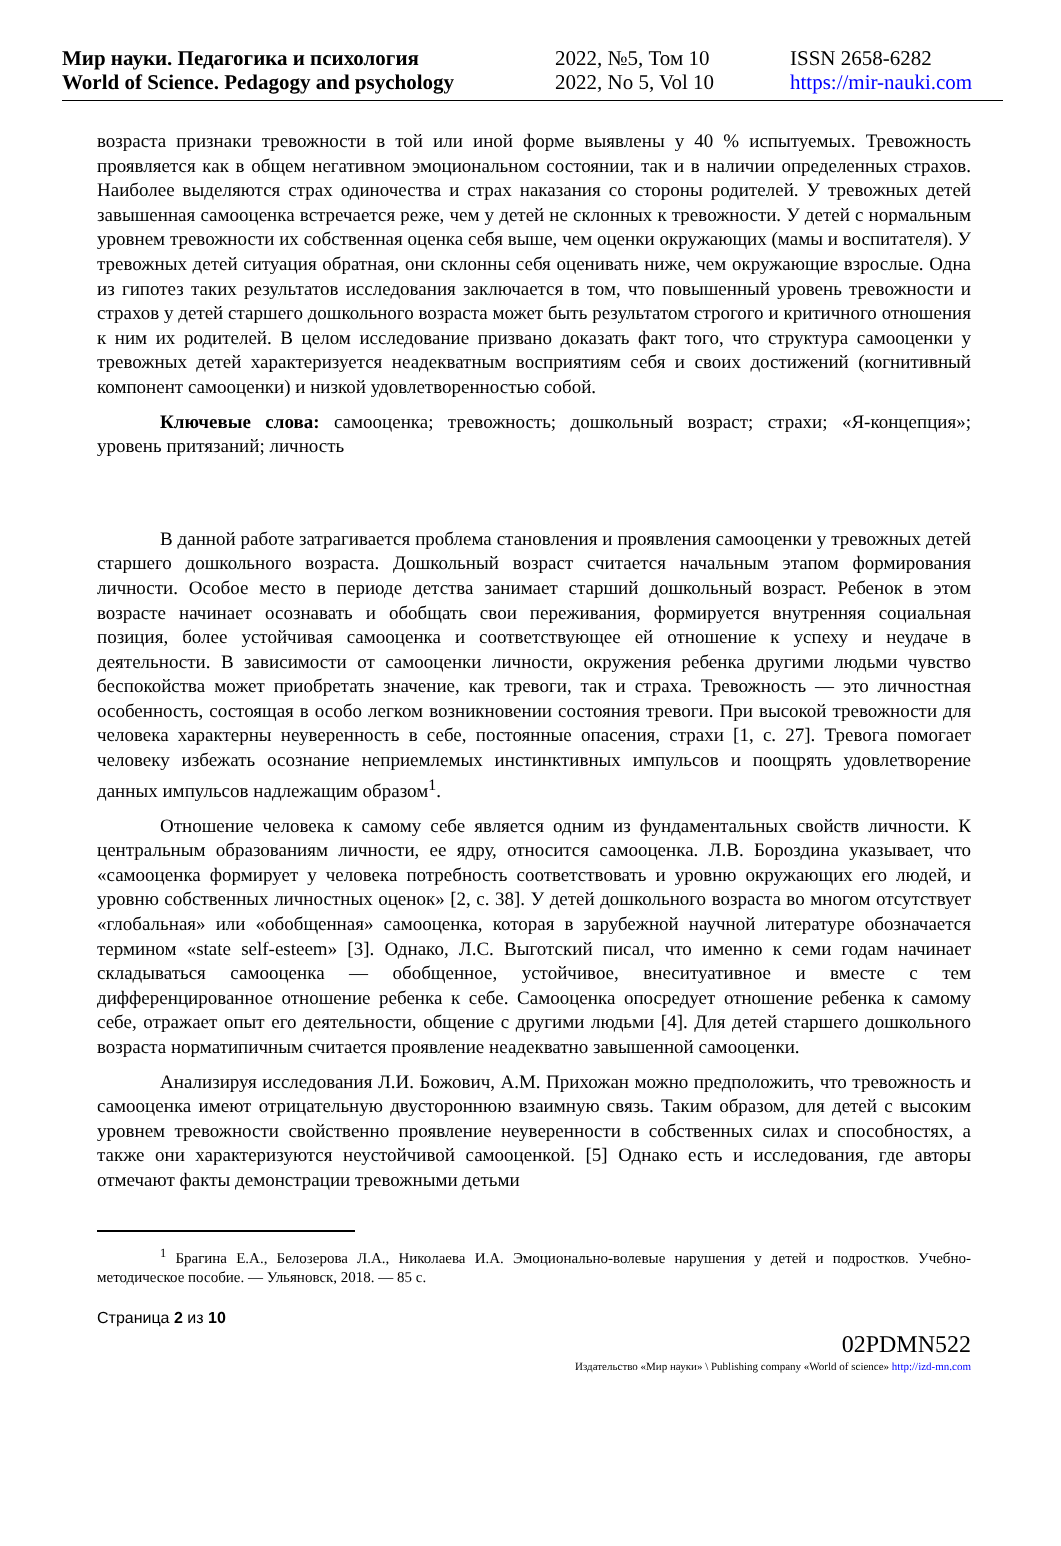Мир науки. Педагогика и психология
World of Science. Pedagogy and psychology
2022, №5, Том 10
2022, No 5, Vol 10
ISSN 2658-6282
https://mir-nauki.com
возраста признаки тревожности в той или иной форме выявлены у 40 % испытуемых. Тревожность проявляется как в общем негативном эмоциональном состоянии, так и в наличии определенных страхов. Наиболее выделяются страх одиночества и страх наказания со стороны родителей. У тревожных детей завышенная самооценка встречается реже, чем у детей не склонных к тревожности. У детей с нормальным уровнем тревожности их собственная оценка себя выше, чем оценки окружающих (мамы и воспитателя). У тревожных детей ситуация обратная, они склонны себя оценивать ниже, чем окружающие взрослые. Одна из гипотез таких результатов исследования заключается в том, что повышенный уровень тревожности и страхов у детей старшего дошкольного возраста может быть результатом строгого и критичного отношения к ним их родителей. В целом исследование призвано доказать факт того, что структура самооценки у тревожных детей характеризуется неадекватным восприятиям себя и своих достижений (когнитивный компонент самооценки) и низкой удовлетворенностью собой.
Ключевые слова: самооценка; тревожность; дошкольный возраст; страхи; «Я-концепция»; уровень притязаний; личность
В данной работе затрагивается проблема становления и проявления самооценки у тревожных детей старшего дошкольного возраста. Дошкольный возраст считается начальным этапом формирования личности. Особое место в периоде детства занимает старший дошкольный возраст. Ребенок в этом возрасте начинает осознавать и обобщать свои переживания, формируется внутренняя социальная позиция, более устойчивая самооценка и соответствующее ей отношение к успеху и неудаче в деятельности. В зависимости от самооценки личности, окружения ребенка другими людьми чувство беспокойства может приобретать значение, как тревоги, так и страха. Тревожность — это личностная особенность, состоящая в особо легком возникновении состояния тревоги. При высокой тревожности для человека характерны неуверенность в себе, постоянные опасения, страхи [1, с. 27]. Тревога помогает человеку избежать осознание неприемлемых инстинктивных импульсов и поощрять удовлетворение данных импульсов надлежащим образом<sup>1</sup>.
Отношение человека к самому себе является одним из фундаментальных свойств личности. К центральным образованиям личности, ее ядру, относится самооценка. Л.В. Бороздина указывает, что «самооценка формирует у человека потребность соответствовать и уровню окружающих его людей, и уровню собственных личностных оценок» [2, с. 38]. У детей дошкольного возраста во многом отсутствует «глобальная» или «обобщенная» самооценка, которая в зарубежной научной литературе обозначается термином «state self-esteem» [3]. Однако, Л.С. Выготский писал, что именно к семи годам начинает складываться самооценка — обобщенное, устойчивое, внеситуативное и вместе с тем дифференцированное отношение ребенка к себе. Самооценка опосредует отношение ребенка к самому себе, отражает опыт его деятельности, общение с другими людьми [4]. Для детей старшего дошкольного возраста норматипичным считается проявление неадекватно завышенной самооценки.
Анализируя исследования Л.И. Божович, А.М. Прихожан можно предположить, что тревожность и самооценка имеют отрицательную двустороннюю взаимную связь. Таким образом, для детей с высоким уровнем тревожности свойственно проявление неуверенности в собственных силах и способностях, а также они характеризуются неустойчивой самооценкой. [5] Однако есть и исследования, где авторы отмечают факты демонстрации тревожными детьми
<sup>1</sup> Брагина Е.А., Белозерова Л.А., Николаева И.А. Эмоционально-волевые нарушения у детей и подростков. Учебно-методическое пособие. — Ульяновск, 2018. — 85 с.
Страница 2 из 10
02PDMN522
Издательство «Мир науки» \ Publishing company «World of science» http://izd-mn.com